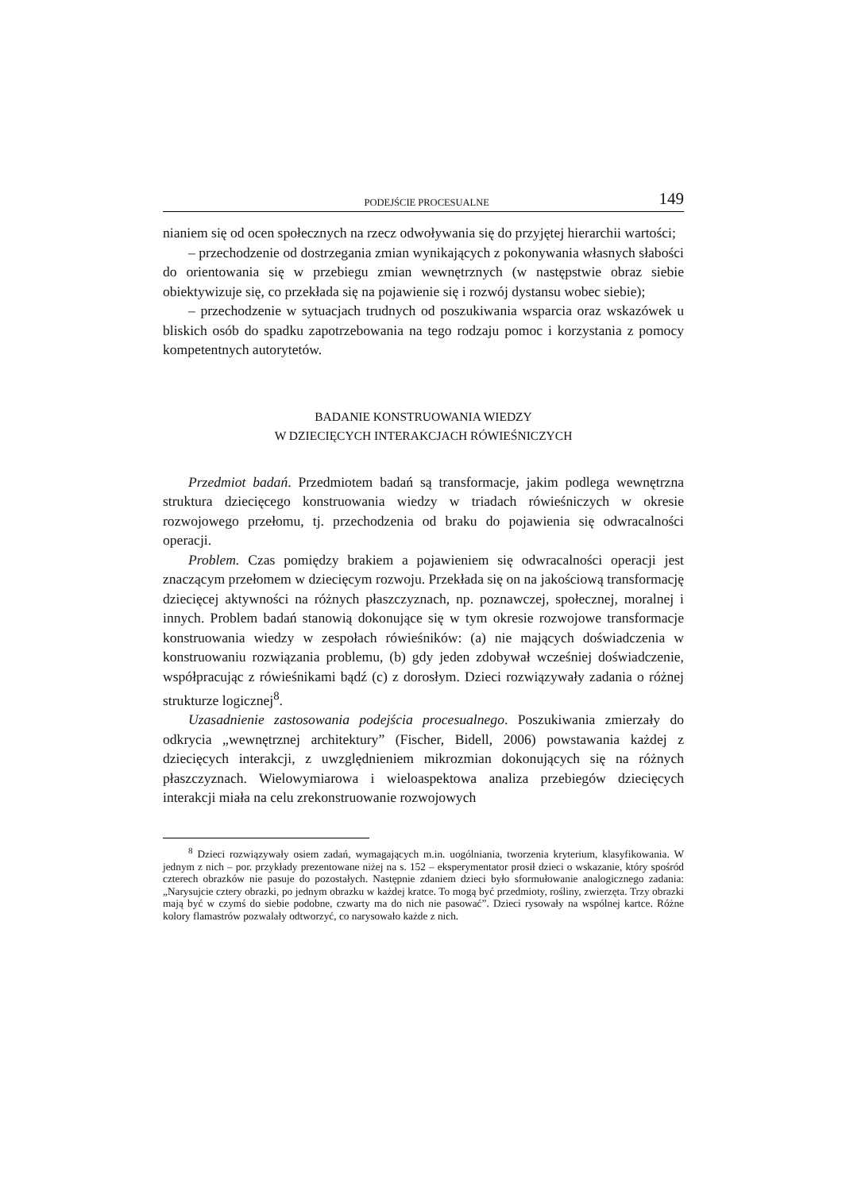PODEJŚCIE PROCESUALNE 149
nianiem się od ocen społecznych na rzecz odwoływania się do przyjętej hierarchii wartości;
– przechodzenie od dostrzegania zmian wynikających z pokonywania własnych słabości do orientowania się w przebiegu zmian wewnętrznych (w następstwie obraz siebie obiektywizuje się, co przekłada się na pojawienie się i rozwój dystansu wobec siebie);
– przechodzenie w sytuacjach trudnych od poszukiwania wsparcia oraz wskazówek u bliskich osób do spadku zapotrzebowania na tego rodzaju pomoc i korzystania z pomocy kompetentnych autorytetów.
BADANIE KONSTRUOWANIA WIEDZY
W DZIECIĘCYCH INTERAKCJACH RÓWIEŚNICZYCH
Przedmiot badań. Przedmiotem badań są transformacje, jakim podlega wewnętrzna struktura dziecięcego konstruowania wiedzy w triadach rówieśniczych w okresie rozwojowego przełomu, tj. przechodzenia od braku do pojawienia się odwracalności operacji.
Problem. Czas pomiędzy brakiem a pojawieniem się odwracalności operacji jest znaczącym przełomem w dziecięcym rozwoju. Przekłada się on na jakościową transformację dziecięcej aktywności na różnych płaszczyznach, np. poznawczej, społecznej, moralnej i innych. Problem badań stanowią dokonujące się w tym okresie rozwojowe transformacje konstruowania wiedzy w zespołach rówieśników: (a) nie mających doświadczenia w konstruowaniu rozwiązania problemu, (b) gdy jeden zdobywał wcześniej doświadczenie, współpracując z rówieśnikami bądź (c) z dorosłym. Dzieci rozwiązywały zadania o różnej strukturze logicznej<sup>8</sup>.
Uzasadnienie zastosowania podejścia procesualnego. Poszukiwania zmierzały do odkrycia „wewnętrznej architektury” (Fischer, Bidell, 2006) powstawania każdej z dziecięcych interakcji, z uwzględnieniem mikrozmian dokonujących się na różnych płaszczyznach. Wielowymiarowa i wieloaspektowa analiza przebiegów dziecięcych interakcji miała na celu zrekonstruowanie rozwojowych
<sup>8</sup> Dzieci rozwiązywały osiem zadań, wymagających m.in. uogólniania, tworzenia kryterium, klasyfikowania. W jednym z nich – por. przykłady prezentowane niżej na s. 152 – eksperymentator prosił dzieci o wskazanie, który spośród czterech obrazków nie pasuje do pozostałych. Następnie zdaniem dzieci było sformułowanie analogicznego zadania: „Narysujcie cztery obrazki, po jednym obrazku w każdej kratce. To mogą być przedmioty, rośliny, zwierzęta. Trzy obrazki mają być w czymś do siebie podobne, czwarty ma do nich nie pasować”. Dzieci rysowały na wspólnej kartce. Różne kolory flamastrów pozwalały odtworzyć, co narysowało każde z nich.